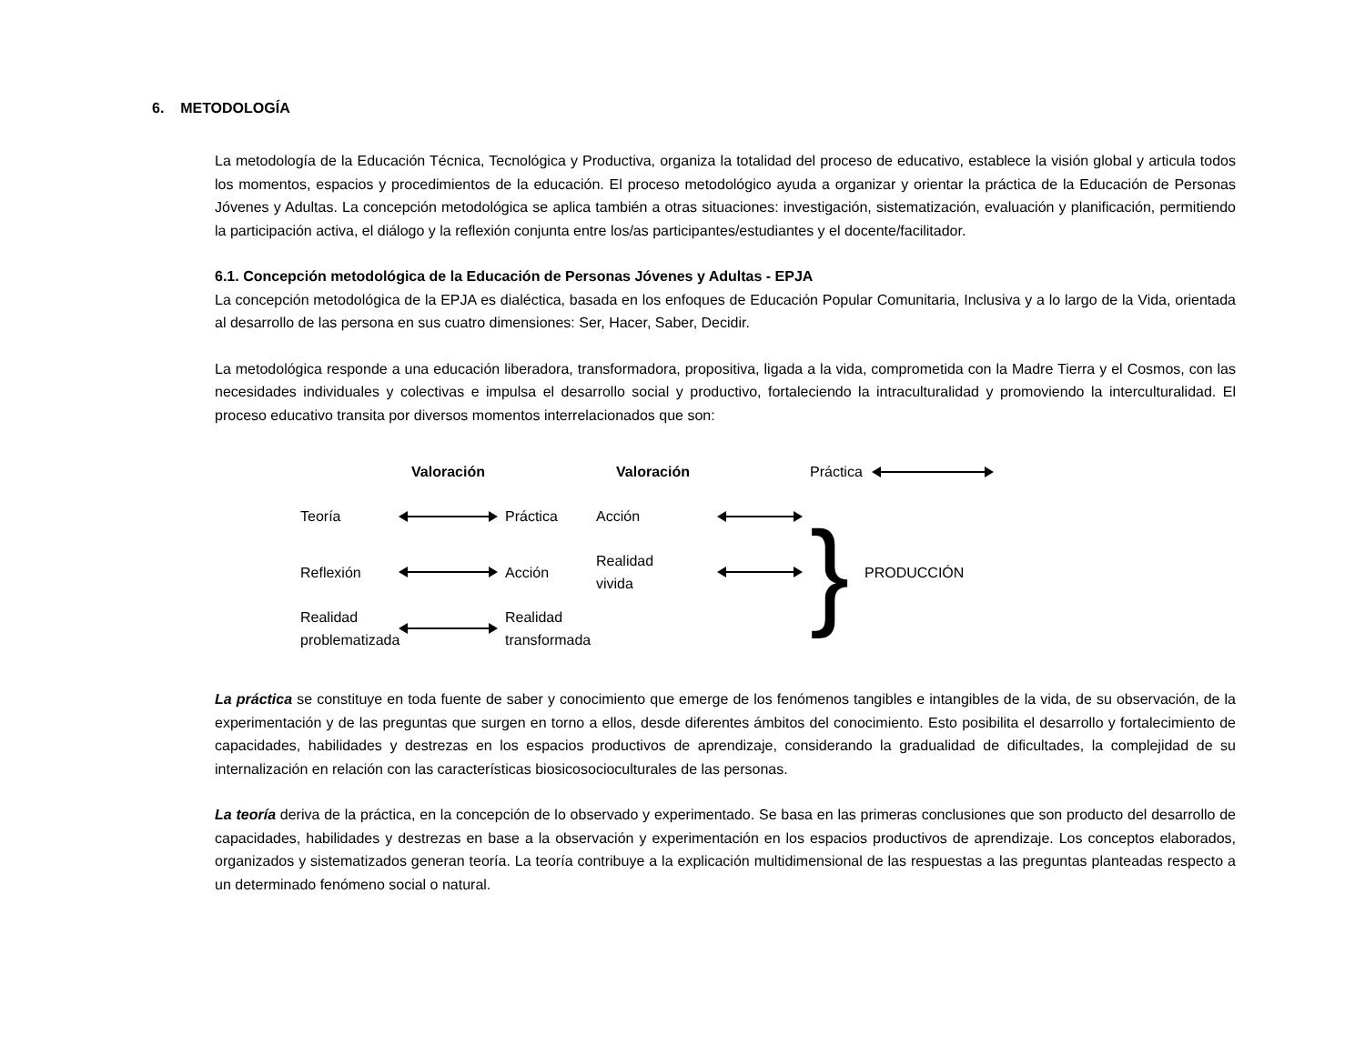6. METODOLOGÍA
La metodología de la Educación Técnica, Tecnológica y Productiva, organiza la totalidad del proceso de educativo, establece la visión global y articula todos los momentos, espacios y procedimientos de la educación. El proceso metodológico ayuda a organizar y orientar la práctica de la Educación de Personas Jóvenes y Adultas. La concepción metodológica se aplica también a otras situaciones: investigación, sistematización, evaluación y planificación, permitiendo la participación activa, el diálogo y la reflexión conjunta entre los/as participantes/estudiantes y el docente/facilitador.
6.1. Concepción metodológica de la Educación de Personas Jóvenes y Adultas - EPJA
La concepción metodológica de la EPJA es dialéctica, basada en los enfoques de Educación Popular Comunitaria, Inclusiva y a lo largo de la Vida, orientada al desarrollo de las persona en sus cuatro dimensiones: Ser, Hacer, Saber, Decidir.
La metodológica responde a una educación liberadora, transformadora, propositiva, ligada a la vida, comprometida con la Madre Tierra y el Cosmos, con las necesidades individuales y colectivas e impulsa el desarrollo social y productivo, fortaleciendo la intraculturalidad y promoviendo la interculturalidad. El proceso educativo transita por diversos momentos interrelacionados que son:
Valoración Valoración } PRODUCCIÓN Práctica
Teoría
Práctica Acción
Reflexión
Acción Realidad
vivida
Realidad
problematizada
Realidad
transformada
La práctica se constituye en toda fuente de saber y conocimiento que emerge de los fenómenos tangibles e intangibles de la vida, de su observación, de la experimentación y de las preguntas que surgen en torno a ellos, desde diferentes ámbitos del conocimiento. Esto posibilita el desarrollo y fortalecimiento de capacidades, habilidades y destrezas en los espacios productivos de aprendizaje, considerando la gradualidad de dificultades, la complejidad de su internalización en relación con las características biosicosocioculturales de las personas.
La teoría deriva de la práctica, en la concepción de lo observado y experimentado. Se basa en las primeras conclusiones que son producto del desarrollo de capacidades, habilidades y destrezas en base a la observación y experimentación en los espacios productivos de aprendizaje. Los conceptos elaborados, organizados y sistematizados generan teoría. La teoría contribuye a la explicación multidimensional de las respuestas a las preguntas planteadas respecto a un determinado fenómeno social o natural.